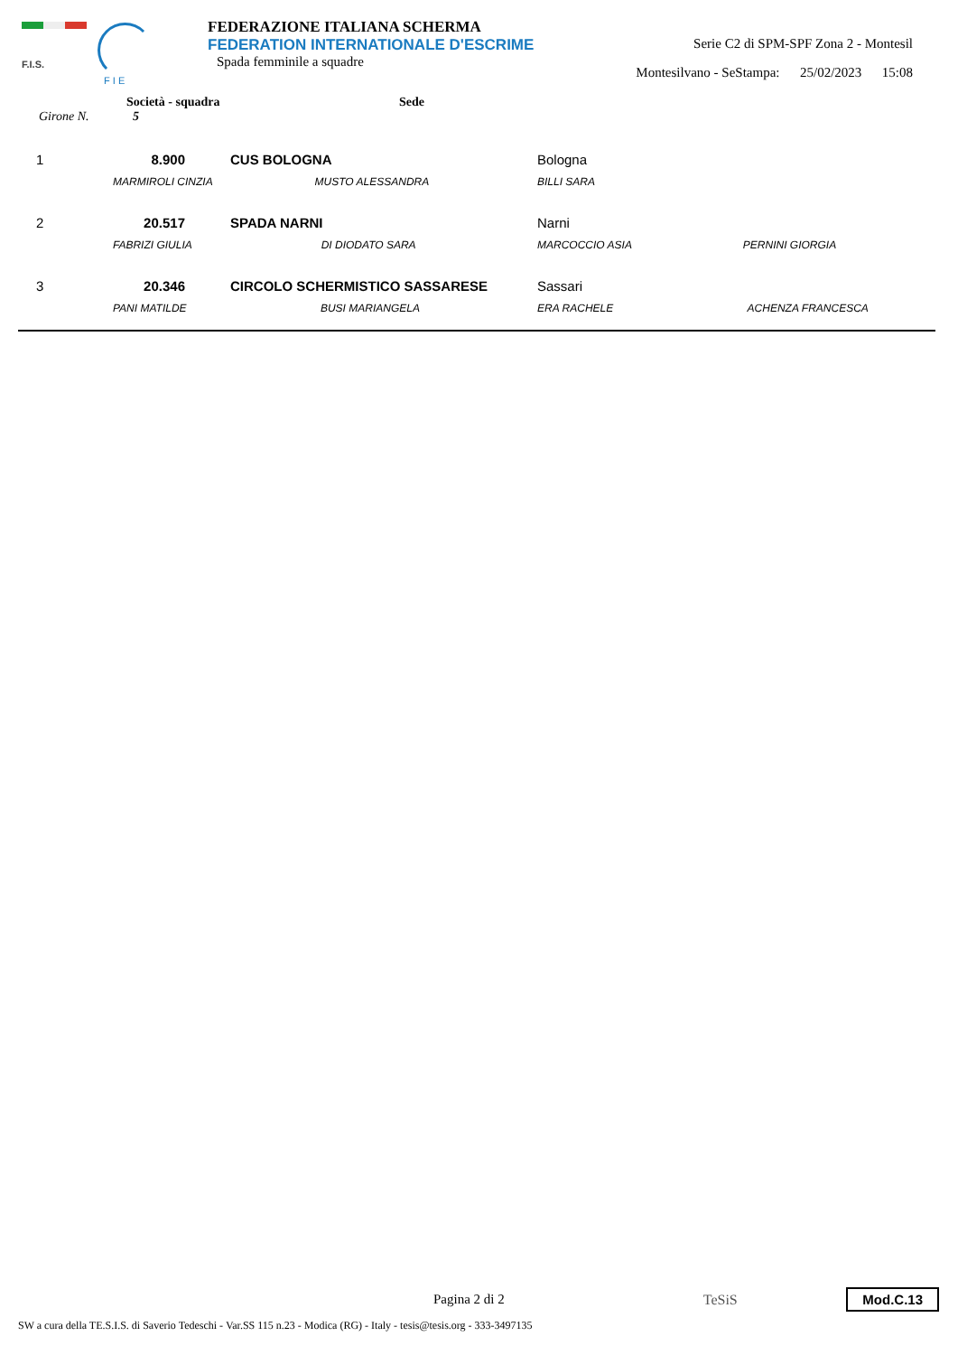F.I.S.
F I E
FEDERAZIONE ITALIANA SCHERMA
FEDERATION INTERNATIONALE D'ESCRIME
Spada femminile a squadre
Serie C2 di SPM-SPF Zona 2 - Montesil
Montesilvano - SeStampa: 25/02/2023 15:08
Società - squadra Sede
Girone N. 5
| 1 | 8.900 | CUS BOLOGNA | Bologna |
| | MARMIROLI CINZIA MUSTO ALESSANDRA | | BILLI SARA |
| 2 | 20.517 | SPADA NARNI | Narni |
| | FABRIZI GIULIA DI DIODATO SARA | | MARCOCCIO ASIA PERNINI GIORGIA |
| 3 | 20.346 | CIRCOLO SCHERMISTICO SASSARESE | Sassari |
| | PANI MATILDE BUSI MARIANGELA | | ERA RACHELE ACHENZA FRANCESCA |
Pagina 2 di 2 TeSiS
Mod.C.13
SW a cura della TE.S.I.S. di Saverio Tedeschi - Var.SS 115 n.23 - Modica (RG) - Italy - tesis@tesis.org - 333-3497135